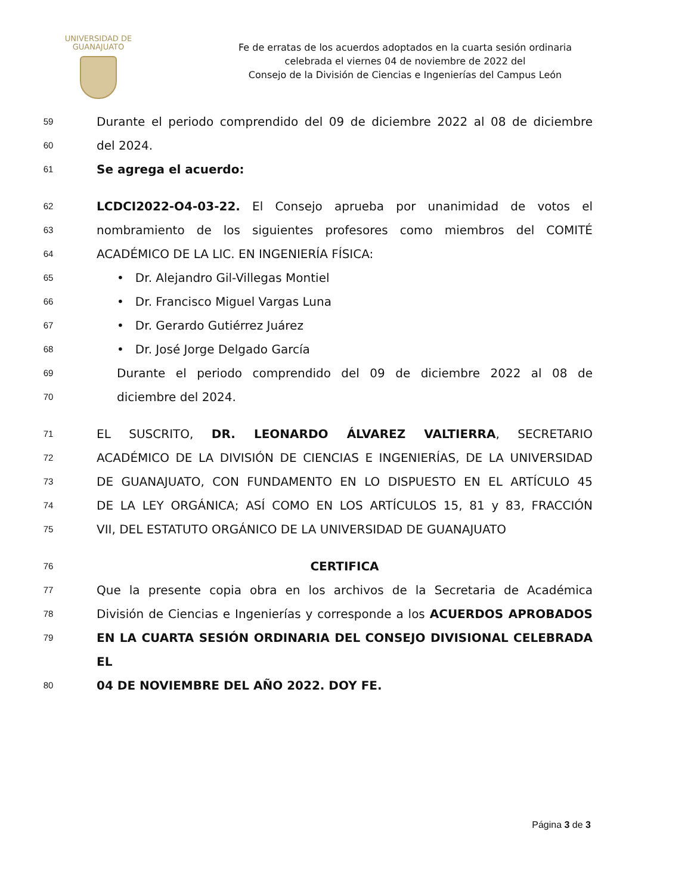UNIVERSIDAD DE
GUANAJUATO
Fe de erratas de los acuerdos adoptados en la cuarta sesión ordinaria
celebrada el viernes 04 de noviembre de 2022 del
Consejo de la División de Ciencias e Ingenierías del Campus León
59 Durante el periodo comprendido del 09 de diciembre 2022 al 08 de diciembre
60 del 2024.
61 Se agrega el acuerdo:
62 LCDCI2022-O4-03-22. El Consejo aprueba por unanimidad de votos el
63 nombramiento de los siguientes profesores como miembros del COMITÉ
64 ACADÉMICO DE LA LIC. EN INGENIERÍA FÍSICA:
65 • Dr. Alejandro Gil-Villegas Montiel
66 • Dr. Francisco Miguel Vargas Luna
67 • Dr. Gerardo Gutiérrez Juárez
68 • Dr. José Jorge Delgado García
69 Durante el periodo comprendido del 09 de diciembre 2022 al 08 de
70 diciembre del 2024.
71 EL SUSCRITO, DR. LEONARDO ÁLVAREZ VALTIERRA, SECRETARIO
72 ACADÉMICO DE LA DIVISIÓN DE CIENCIAS E INGENIERÍAS, DE LA UNIVERSIDAD
73 DE GUANAJUATO, CON FUNDAMENTO EN LO DISPUESTO EN EL ARTÍCULO 45
74 DE LA LEY ORGÁNICA; ASÍ COMO EN LOS ARTÍCULOS 15, 81 y 83, FRACCIÓN
75 VII, DEL ESTATUTO ORGÁNICO DE LA UNIVERSIDAD DE GUANAJUATO
76 CERTIFICA
77 Que la presente copia obra en los archivos de la Secretaria de Académica
78 División de Ciencias e Ingenierías y corresponde a los ACUERDOS APROBADOS
79 EN LA CUARTA SESIÓN ORDINARIA DEL CONSEJO DIVISIONAL CELEBRADA EL
80 04 DE NOVIEMBRE DEL AÑO 2022. DOY FE.
Página 3 de 3